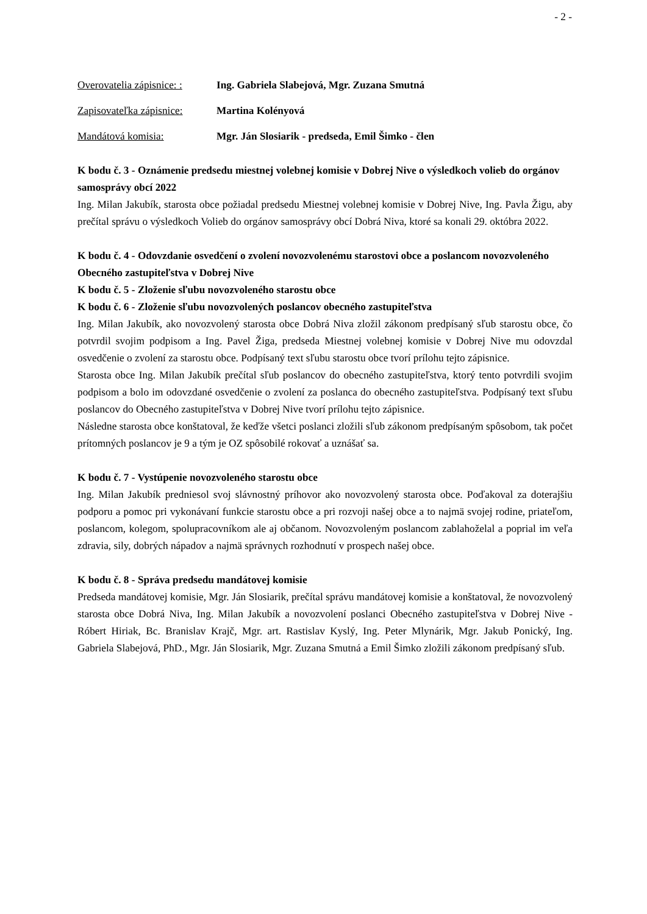- 2 -
Overovatelia zápisnice: : Ing. Gabriela Slabejová, Mgr. Zuzana Smutná
Zapisovateľka zápisnice: Martina Kolényová
Mandátová komisia: Mgr. Ján Slosiarik - predseda, Emil Šimko - člen
K bodu č. 3 - Oznámenie predsedu miestnej volebnej komisie v Dobrej Nive o výsledkoch volieb do orgánov samosprávy obcí 2022
Ing. Milan Jakubík, starosta obce požiadal predsedu Miestnej volebnej komisie v Dobrej Nive, Ing. Pavla Žigu, aby prečítal správu o výsledkoch Volieb do orgánov samosprávy obcí Dobrá Niva, ktoré sa konali 29. októbra 2022.
K bodu č. 4 - Odovzdanie osvedčení o zvolení novozvolenému starostovi obce a poslancom novozvoleného Obecného zastupiteľstva v Dobrej Nive
K bodu č. 5 - Zloženie sľubu novozvoleného starostu obce
K bodu č. 6 - Zloženie sľubu novozvolených poslancov obecného zastupiteľstva
Ing. Milan Jakubík, ako novozvolený starosta obce Dobrá Niva zložil zákonom predpísaný sľub starostu obce, čo potvrdil svojim podpisom a Ing. Pavel Žiga, predseda Miestnej volebnej komisie v Dobrej Nive mu odovzdal osvedčenie o zvolení za starostu obce. Podpísaný text sľubu starostu obce tvorí prílohu tejto zápisnice.
Starosta obce Ing. Milan Jakubík prečítal sľub poslancov do obecného zastupiteľstva, ktorý tento potvrdili svojim podpisom a bolo im odovzdané osvedčenie o zvolení za poslanca do obecného zastupiteľstva. Podpísaný text sľubu poslancov do Obecného zastupiteľstva v Dobrej Nive tvorí prílohu tejto zápisnice.
Následne starosta obce konštatoval, že keďže všetci poslanci zložili sľub zákonom predpísaným spôsobom, tak počet prítomných poslancov je 9 a tým je OZ spôsobilé rokovať a uznášať sa.
K bodu č. 7 - Vystúpenie novozvoleného starostu obce
Ing. Milan Jakubík predniesol svoj slávnostný príhovor ako novozvolený starosta obce. Poďakoval za doterajšiu podporu a pomoc pri vykonávaní funkcie starostu obce a pri rozvoji našej obce a to najmä svojej rodine, priateľom, poslancom, kolegom, spolupracovníkom ale aj občanom. Novozvoleným poslancom zablahoželal a poprial im veľa zdravia, sily, dobrých nápadov a najmä správnych rozhodnutí v prospech našej obce.
K bodu č. 8 - Správa predsedu mandátovej komisie
Predseda mandátovej komisie, Mgr. Ján Slosiarik, prečítal správu mandátovej komisie a konštatoval, že novozvolený starosta obce Dobrá Niva, Ing. Milan Jakubík a novozvolení poslanci Obecného zastupiteľstva v Dobrej Nive - Róbert Hiriak, Bc. Branislav Krajč, Mgr. art. Rastislav Kyslý, Ing. Peter Mlynárik, Mgr. Jakub Ponický, Ing. Gabriela Slabejová, PhD., Mgr. Ján Slosiarik, Mgr. Zuzana Smutná a Emil Šimko zložili zákonom predpísaný sľub.